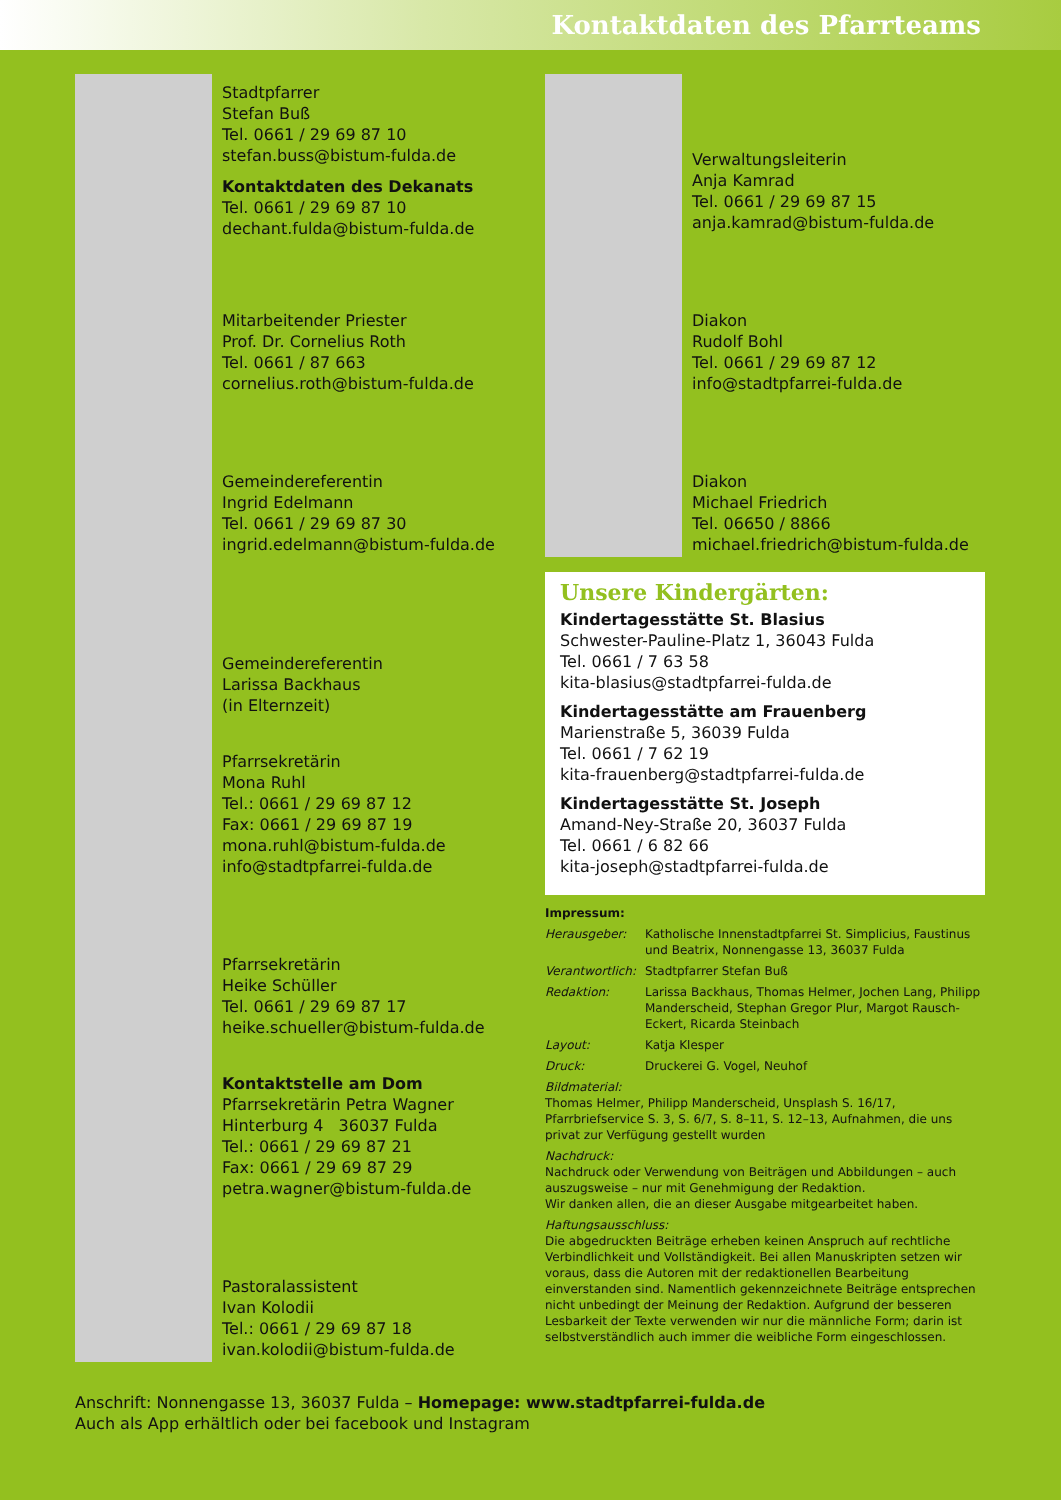Kontaktdaten des Pfarrteams
Stadtpfarrer
Stefan Buß
Tel. 0661 / 29 69 87 10
stefan.buss@bistum-fulda.de
Kontaktdaten des Dekanats
Tel. 0661 / 29 69 87 10
dechant.fulda@bistum-fulda.de
Mitarbeitender Priester
Prof. Dr. Cornelius Roth
Tel. 0661 / 87 663
cornelius.roth@bistum-fulda.de
Gemeindereferentin
Ingrid Edelmann
Tel. 0661 / 29 69 87 30
ingrid.edelmann@bistum-fulda.de
Gemeindereferentin
Larissa Backhaus
(in Elternzeit)
Pfarrsekretärin
Mona Ruhl
Tel.: 0661 / 29 69 87 12
Fax: 0661 / 29 69 87 19
mona.ruhl@bistum-fulda.de
info@stadtpfarrei-fulda.de
Pfarrsekretärin
Heike Schüller
Tel. 0661 / 29 69 87 17
heike.schueller@bistum-fulda.de
Kontaktstelle am Dom
Pfarrsekretärin Petra Wagner
Hinterburg 4 36037 Fulda
Tel.: 0661 / 29 69 87 21
Fax: 0661 / 29 69 87 29
petra.wagner@bistum-fulda.de
Pastoralassistent
Ivan Kolodii
Tel.: 0661 / 29 69 87 18
ivan.kolodii@bistum-fulda.de
Verwaltungsleiterin
Anja Kamrad
Tel. 0661 / 29 69 87 15
anja.kamrad@bistum-fulda.de
Diakon
Rudolf Bohl
Tel. 0661 / 29 69 87 12
info@stadtpfarrei-fulda.de
Diakon
Michael Friedrich
Tel. 06650 / 8866
michael.friedrich@bistum-fulda.de
Unsere Kindergärten:
Kindertagesstätte St. Blasius
Schwester-Pauline-Platz 1, 36043 Fulda
Tel. 0661 / 7 63 58
kita-blasius@stadtpfarrei-fulda.de
Kindertagesstätte am Frauenberg
Marienstraße 5, 36039 Fulda
Tel. 0661 / 7 62 19
kita-frauenberg@stadtpfarrei-fulda.de
Kindertagesstätte St. Joseph
Amand-Ney-Straße 20, 36037 Fulda
Tel. 0661 / 6 82 66
kita-joseph@stadtpfarrei-fulda.de
Impressum:
| Herausgeber: | Katholische Innenstadtpfarrei St. Simplicius, Faustinus und Beatrix, Nonnengasse 13, 36037 Fulda |
| Verantwortlich: | Stadtpfarrer Stefan Buß |
| Redaktion: | Larissa Backhaus, Thomas Helmer, Jochen Lang, Philipp Manderscheid, Stephan Gregor Plur, Margot Rausch-Eckert, Ricarda Steinbach |
| Layout: | Katja Klesper |
| Druck: | Druckerei G. Vogel, Neuhof |
Bildmaterial:
Thomas Helmer, Philipp Manderscheid, Unsplash S. 16/17, Pfarrbriefservice S. 3, S. 6/7, S. 8–11, S. 12–13, Aufnahmen, die uns privat zur Verfügung gestellt wurden
Nachdruck:
Nachdruck oder Verwendung von Beiträgen und Abbildungen – auch auszugsweise – nur mit Genehmigung der Redaktion.
Wir danken allen, die an dieser Ausgabe mitgearbeitet haben.
Haftungsausschluss:
Die abgedruckten Beiträge erheben keinen Anspruch auf rechtliche Verbindlichkeit und Vollständigkeit. Bei allen Manuskripten setzen wir voraus, dass die Autoren mit der redaktionellen Bearbeitung einverstanden sind. Namentlich gekennzeichnete Beiträge entsprechen nicht unbedingt der Meinung der Redaktion. Aufgrund der besseren Lesbarkeit der Texte verwenden wir nur die männliche Form; darin ist selbstverständlich auch immer die weibliche Form eingeschlossen.
Anschrift: Nonnengasse 13, 36037 Fulda – Homepage: www.stadtpfarrei-fulda.de
Auch als App erhältlich oder bei facebook und Instagram